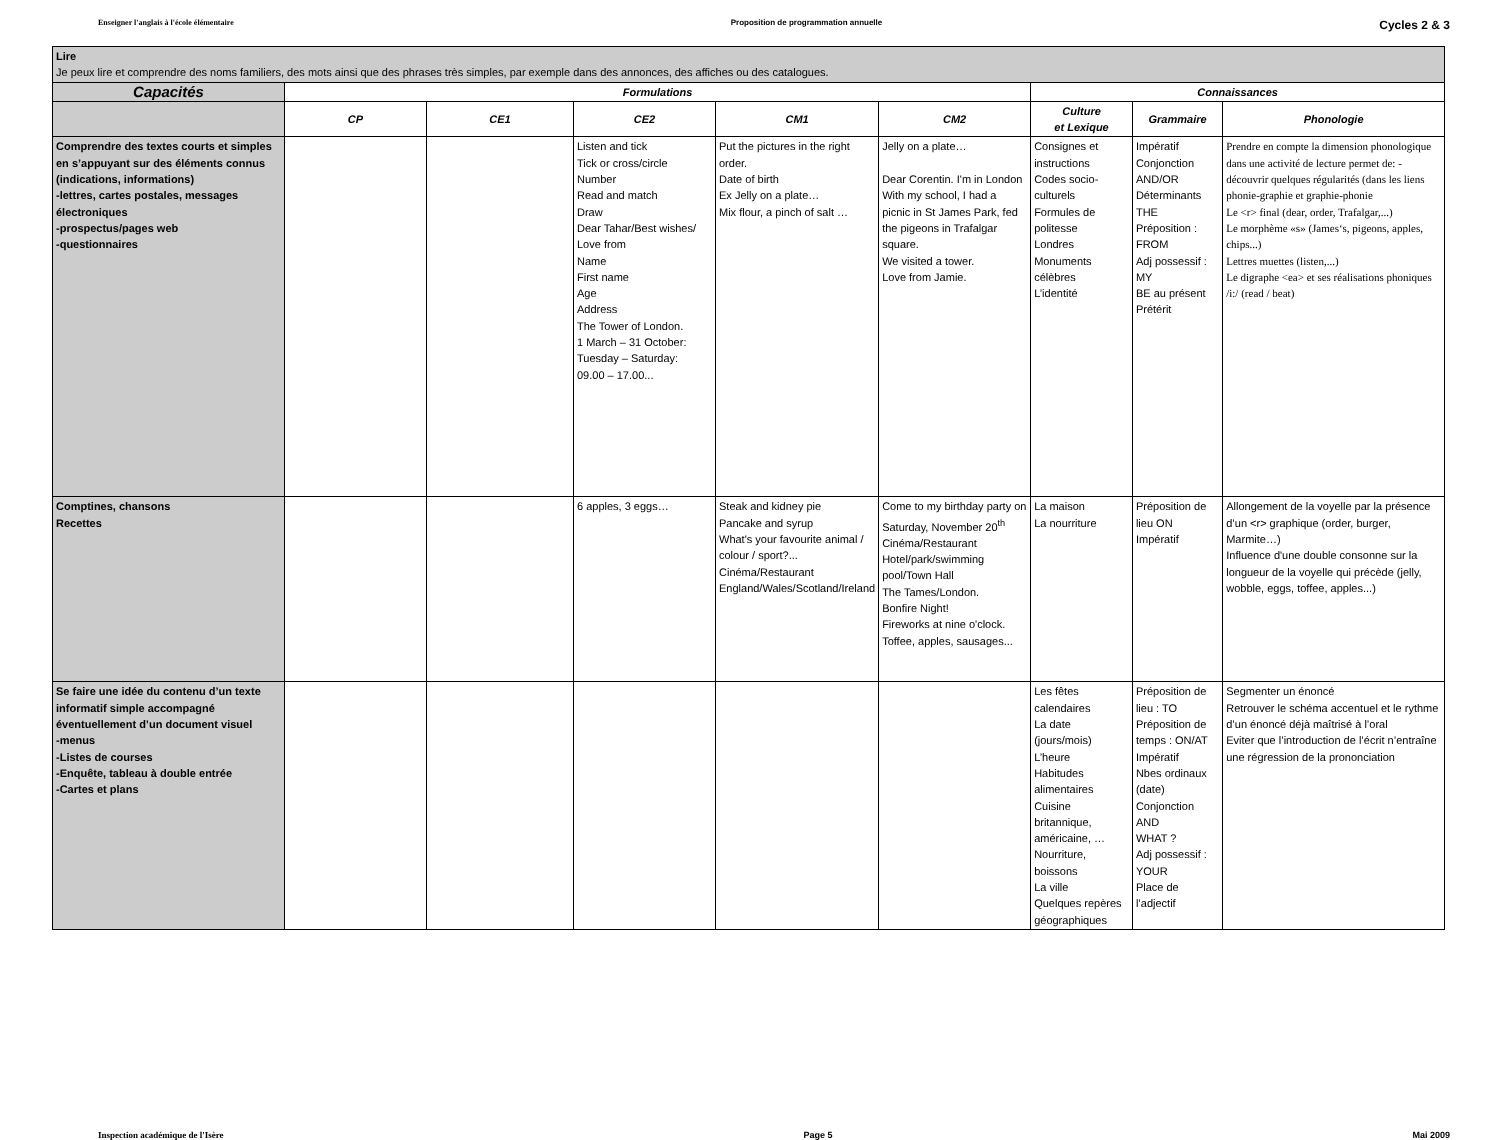Enseigner l'anglais à l'école élémentaire Proposition de programmation annuelle Cycles 2 & 3
| Lire Je peux lire et comprendre des noms familiers, des mots ainsi que des phrases très simples, par exemple dans des annonces, des affiches ou des catalogues. | | | | | | | | |
| Capacités | Formulations | | | | | Connaissances | | |
| | CP | CE1 | CE2 | CM1 | CM2 | Culture et Lexique | Grammaire | Phonologie |
| Comprendre des textes courts et simples en s’appuyant sur des éléments connus (indications, informations) -lettres, cartes postales, messages électroniques -prospectus/pages web -questionnaires | | | Listen and tick Tick or cross/circle Number Read and match Draw Dear Tahar/Best wishes/ Love from Name First name Age Address The Tower of London. 1 March – 31 October: Tuesday – Saturday: 09.00 – 17.00... | Put the pictures in the right order. Date of birth Ex Jelly on a plate… Mix flour, a pinch of salt … | Jelly on a plate… Dear Corentin. I'm in London With my school, I had a picnic in St James Park, fed the pigeons in Trafalgar square. We visited a tower. Love from Jamie. | Consignes et instructions Codes socio-culturels Formules de politesse Londres Monuments célèbres L’identité | Impératif Conjonction AND/OR Déterminants THE Préposition : FROM Adj possessif : MY BE au présent Prétérit | Prendre en compte la dimension phonologique dans une activité de lecture permet de: -découvrir quelques régularités (dans les liens phonie-graphie et graphie-phonie Le <r> final (dear, order, Trafalgar,...) Le morphème «s» (James‘s, pigeons, apples, chips...) Lettres muettes (listen,...) Le digraphe <ea> et ses réalisations phoniques /i:/ (read / beat) |
| Comptines, chansons Recettes | | | 6 apples, 3 eggs… | Steak and kidney pie Pancake and syrup What's your favourite animal / colour / sport?... Cinéma/Restaurant England/Wales/Scotland/Ireland | Come to my birthday party on Saturday, November 20<sup>th</sup> Cinéma/Restaurant Hotel/park/swimming pool/Town Hall The Tames/London. Bonfire Night! Fireworks at nine o'clock. Toffee, apples, sausages... | La maison La nourriture | Préposition de lieu ON Impératif | Allongement de la voyelle par la présence d’un <r> graphique (order, burger, Marmite…) Influence d'une double consonne sur la longueur de la voyelle qui précède (jelly, wobble, eggs, toffee, apples...) |
| Se faire une idée du contenu d’un texte informatif simple accompagné éventuellement d’un document visuel -menus -Listes de courses -Enquête, tableau à double entrée -Cartes et plans | | | | | | Les fêtes calendaires La date (jours/mois) L’heure Habitudes alimentaires Cuisine britannique, américaine, … Nourriture, boissons La ville Quelques repères géographiques | Préposition de lieu : TO Préposition de temps : ON/AT Impératif Nbes ordinaux (date) Conjonction AND WHAT ? Adj possessif : YOUR Place de l’adjectif | Segmenter un énoncé Retrouver le schéma accentuel et le rythme d’un énoncé déjà maîtrisé à l’oral Eviter que l’introduction de l’écrit n’entraîne une régression de la prononciation |
Inspection académique de l'Isère Page 5 Mai 2009